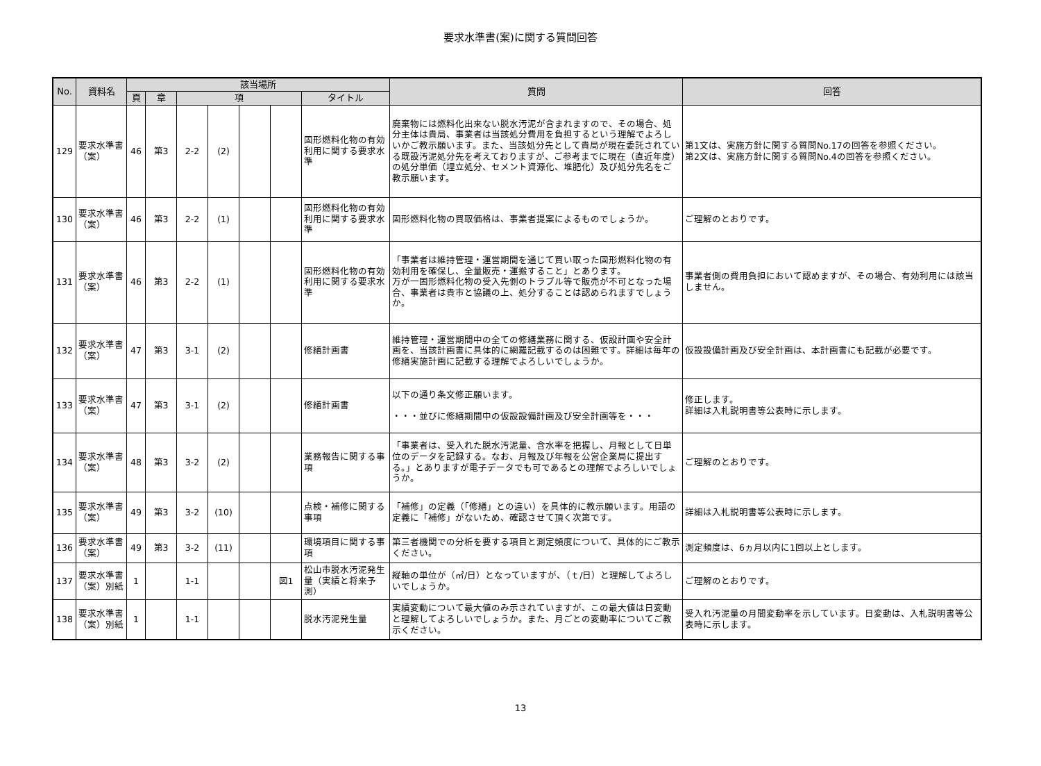要求水準書(案)に関する質問回答
| No. | 資料名 | 該当場所 | | | | | | | 質問 | 回答 |
| --- | --- | --- | --- | --- | --- | --- | --- | --- | --- | --- |
| | | 頁 | 章 | 項 | | | | タイトル | | |
| 129 | 要求水準書（案） | 46 | 第3 | 2-2 | (2) | | | 固形燃料化物の有効利用に関する要求水準 | 廃棄物には燃料化出来ない脱水汚泥が含まれますので、その場合、処分主体は貴局、事業者は当該処分費用を負担するという理解でよろしいかご教示願います。また、当該処分先として貴局が現在委託されている既設汚泥処分先を考えておりますが、ご参考までに現在（直近年度）の処分単価（埋立処分、セメント資源化、堆肥化）及び処分先名をご教示願います。 | 第1文は、実施方針に関する質問No.17の回答を参照ください。 第2文は、実施方針に関する質問No.4の回答を参照ください。 |
| 130 | 要求水準書（案） | 46 | 第3 | 2-2 | (1) | | | 固形燃料化物の有効利用に関する要求水準 | 固形燃料化物の買取価格は、事業者提案によるものでしょうか。 | ご理解のとおりです。 |
| 131 | 要求水準書（案） | 46 | 第3 | 2-2 | (1) | | | 固形燃料化物の有効利用に関する要求水準 | 「事業者は維持管理・運営期間を通じて買い取った固形燃料化物の有効利用を確保し、全量販売・運搬すること」とあります。 万が一固形燃料化物の受入先側のトラブル等で販売が不可となった場合、事業者は貴市と協議の上、処分することは認められますでしょうか。 | 事業者側の費用負担において認めますが、その場合、有効利用には該当しません。 |
| 132 | 要求水準書（案） | 47 | 第3 | 3-1 | (2) | | | 修繕計画書 | 維持管理・運営期間中の全ての修繕業務に関する、仮設計画や安全計画を、当該計画書に具体的に網羅記載するのは困難です。詳細は毎年の修繕実施計画に記載する理解でよろしいでしょうか。 | 仮設設備計画及び安全計画は、本計画書にも記載が必要です。 |
| 133 | 要求水準書（案） | 47 | 第3 | 3-1 | (2) | | | 修繕計画書 | 以下の通り条文修正願います。 ・・・並びに修繕期間中の仮設設備計画及び安全計画等を・・・ | 修正します。 詳細は入札説明書等公表時に示します。 |
| 134 | 要求水準書（案） | 48 | 第3 | 3-2 | (2) | | | 業務報告に関する事項 | 「事業者は、受入れた脱水汚泥量、含水率を把握し、月報として日単位のデータを記録する。なお、月報及び年報を公営企業局に提出する。」とありますが電子データでも可であるとの理解でよろしいでしょうか。 | ご理解のとおりです。 |
| 135 | 要求水準書（案） | 49 | 第3 | 3-2 | (10) | | | 点検・補修に関する事項 | 「補修」の定義（「修繕」との違い）を具体的に教示願います。用語の定義に「補修」がないため、確認させて頂く次第です。 | 詳細は入札説明書等公表時に示します。 |
| 136 | 要求水準書（案） | 49 | 第3 | 3-2 | (11) | | | 環境項目に関する事項 | 第三者機関での分析を要する項目と測定頻度について、具体的にご教示ください。 | 測定頻度は、6ヵ月以内に1回以上とします。 |
| 137 | 要求水準書（案）別紙 | 1 | | 1-1 | | | 図1 | 松山市脱水汚泥発生量（実績と将来予測） | 縦軸の単位が（㎥/日）となっていますが、（ｔ/日）と理解してよろしいでしょうか。 | ご理解のとおりです。 |
| 138 | 要求水準書（案）別紙 | 1 | | 1-1 | | | | 脱水汚泥発生量 | 実績変動について最大値のみ示されていますが、この最大値は日変動と理解してよろしいでしょうか。また、月ごとの変動率についてご教示ください。 | 受入れ汚泥量の月間変動率を示しています。日変動は、入札説明書等公表時に示します。 |
13